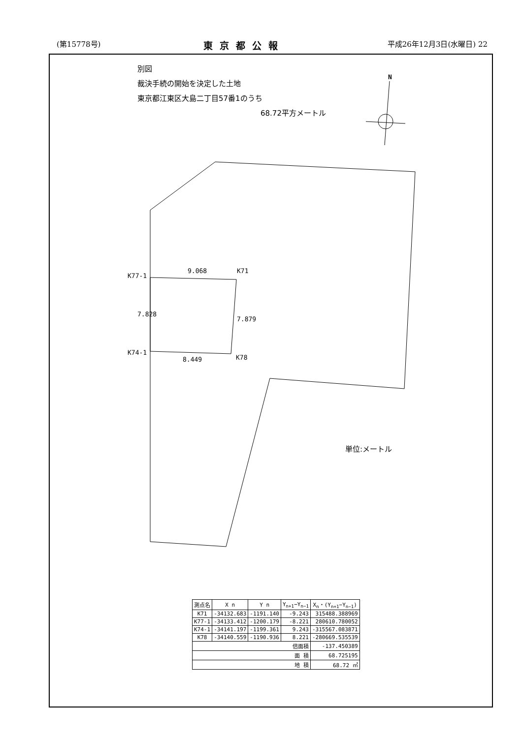(第15778号) 東京都公報 平成26年12月3日(水曜日) 22
別図
裁決手続の開始を決定した土地
東京都江東区大島二丁目57番1のうち
68.72平方メートル
N
K77-1
9.068 K71
7.828
7.879
K74-1
K78
8.449
単位:メートル
| 測点名 | X n | Y n | Y<sub>n+1</sub>−Y<sub>n−1</sub> | X<sub>n</sub>・(Y<sub>n+1</sub>−Y<sub>n−1</sub>) |
| --- | --- | --- | --- | --- |
| K71 | -34132.683 | -1191.140 | -9.243 | 315488.388969 |
| K77-1 | -34133.412 | -1200.179 | -8.221 | 280610.780052 |
| K74-1 | -34141.197 | -1199.361 | 9.243 | -315567.083871 |
| K78 | -34140.559 | -1190.936 | 8.221 | -280669.535539 |
| 倍面積 | | | | -137.450389 |
| 面 積 | | | | 68.725195 |
| 地 積 | | | | 68.72 ㎡ |